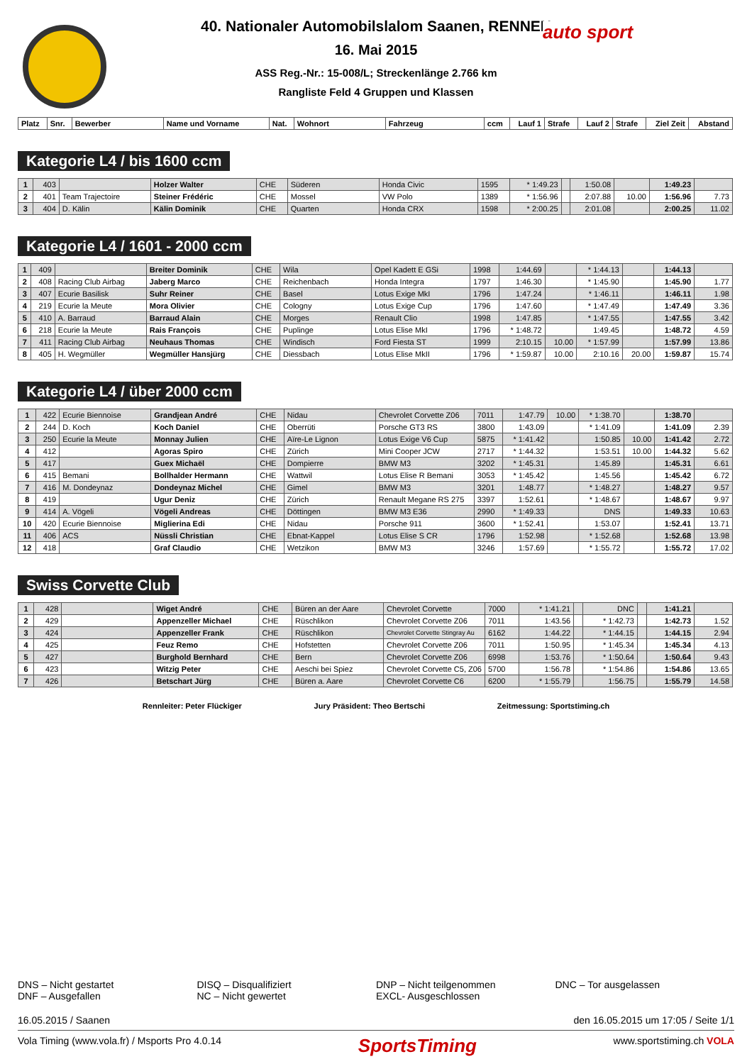auto sport
40. Nationaler Automobilslalom Saanen, RENNEN
16. Mai 2015
ASS Reg.-Nr.: 15-008/L; Streckenlänge 2.766 km
Rangliste Feld 4 Gruppen und Klassen
| Platz | Snr. | Bewerber | Name und Vorname | Nat. | Wohnort | Fahrzeug | ccm | Lauf 1 | Strafe | Lauf 2 | Strafe | Ziel Zeit | Abstand |
| --- | --- | --- | --- | --- | --- | --- | --- | --- | --- | --- | --- | --- | --- |
Kategorie L4 / bis 1600 ccm
| 1 | 403 | | Holzer Walter | CHE | Süderen | Honda Civic | 1595 | * 1:49.23 | | 1:50.08 | | 1:49.23 | |
| 2 | 401 | Team Trajectoire | Steiner Frédéric | CHE | Mossel | VW Polo | 1389 | * 1:56.96 | | 2:07.88 | 10.00 | 1:56.96 | 7.73 |
| 3 | 404 | D. Kälin | Kälin Dominik | CHE | Quarten | Honda CRX | 1598 | * 2:00.25 | | 2:01.08 | | 2:00.25 | 11.02 |
Kategorie L4 / 1601 - 2000 ccm
| 1 | 409 | | Breiter Dominik | CHE | Wila | Opel Kadett E GSi | 1998 | 1:44.69 | | * 1:44.13 | | 1:44.13 | |
| 2 | 408 | Racing Club Airbag | Jaberg Marco | CHE | Reichenbach | Honda Integra | 1797 | 1:46.30 | | * 1:45.90 | | 1:45.90 | 1.77 |
| 3 | 407 | Ecurie Basilisk | Suhr Reiner | CHE | Basel | Lotus Exige MkI | 1796 | 1:47.24 | | * 1:46.11 | | 1:46.11 | 1.98 |
| 4 | 219 | Ecurie la Meute | Mora Olivier | CHE | Cologny | Lotus Exige Cup | 1796 | 1:47.60 | | * 1:47.49 | | 1:47.49 | 3.36 |
| 5 | 410 | A. Barraud | Barraud Alain | CHE | Morges | Renault Clio | 1998 | 1:47.85 | | * 1:47.55 | | 1:47.55 | 3.42 |
| 6 | 218 | Ecurie la Meute | Rais François | CHE | Puplinge | Lotus Elise MkI | 1796 | * 1:48.72 | | 1:49.45 | | 1:48.72 | 4.59 |
| 7 | 411 | Racing Club Airbag | Neuhaus Thomas | CHE | Windisch | Ford Fiesta ST | 1999 | 2:10.15 | 10.00 | * 1:57.99 | | 1:57.99 | 13.86 |
| 8 | 405 | H. Wegmüller | Wegmüller Hansjürg | CHE | Diessbach | Lotus Elise MkII | 1796 | * 1:59.87 | 10.00 | 2:10.16 | 20.00 | 1:59.87 | 15.74 |
Kategorie L4 / über 2000 ccm
| 1 | 422 | Ecurie Biennoise | Grandjean André | CHE | Nidau | Chevrolet Corvette Z06 | 7011 | 1:47.79 | 10.00 | * 1:38.70 | | 1:38.70 | |
| 2 | 244 | D. Koch | Koch Daniel | CHE | Oberrüti | Porsche GT3 RS | 3800 | 1:43.09 | | * 1:41.09 | | 1:41.09 | 2.39 |
| 3 | 250 | Ecurie la Meute | Monnay Julien | CHE | Aïre-Le Lignon | Lotus Exige V6 Cup | 5875 | * 1:41.42 | | 1:50.85 | 10.00 | 1:41.42 | 2.72 |
| 4 | 412 | | Agoras Spiro | CHE | Zürich | Mini Cooper JCW | 2717 | * 1:44.32 | | 1:53.51 | 10.00 | 1:44.32 | 5.62 |
| 5 | 417 | | Guex Michaël | CHE | Dompierre | BMW M3 | 3202 | * 1:45.31 | | 1:45.89 | | 1:45.31 | 6.61 |
| 6 | 415 | Bemani | Bollhalder Hermann | CHE | Wattwil | Lotus Elise R Bemani | 3053 | * 1:45.42 | | 1:45.56 | | 1:45.42 | 6.72 |
| 7 | 416 | M. Dondeynaz | Dondeynaz Michel | CHE | Gimel | BMW M3 | 3201 | 1:48.77 | | * 1:48.27 | | 1:48.27 | 9.57 |
| 8 | 419 | | Ugur Deniz | CHE | Zürich | Renault Megane RS 275 | 3397 | 1:52.61 | | * 1:48.67 | | 1:48.67 | 9.97 |
| 9 | 414 | A. Vögeli | Vögeli Andreas | CHE | Döttingen | BMW M3 E36 | 2990 | * 1:49.33 | | DNS | | 1:49.33 | 10.63 |
| 10 | 420 | Ecurie Biennoise | Miglierina Edi | CHE | Nidau | Porsche 911 | 3600 | * 1:52.41 | | 1:53.07 | | 1:52.41 | 13.71 |
| 11 | 406 | ACS | Nüssli Christian | CHE | Ebnat-Kappel | Lotus Elise S CR | 1796 | 1:52.98 | | * 1:52.68 | | 1:52.68 | 13.98 |
| 12 | 418 | | Graf Claudio | CHE | Wetzikon | BMW M3 | 3246 | 1:57.69 | | * 1:55.72 | | 1:55.72 | 17.02 |
Swiss Corvette Club
| 1 | 428 | | Wiget André | CHE | Büren an der Aare | Chevrolet Corvette | 7000 | * 1:41.21 | | DNC | | 1:41.21 | |
| 2 | 429 | | Appenzeller Michael | CHE | Rüschlikon | Chevrolet Corvette Z06 | 7011 | 1:43.56 | | * 1:42.73 | | 1:42.73 | 1.52 |
| 3 | 424 | | Appenzeller Frank | CHE | Rüschlikon | Chevrolet Corvette Stingray Au | 6162 | 1:44.22 | | * 1:44.15 | | 1:44.15 | 2.94 |
| 4 | 425 | | Feuz Remo | CHE | Hofstetten | Chevrolet Corvette Z06 | 7011 | 1:50.95 | | * 1:45.34 | | 1:45.34 | 4.13 |
| 5 | 427 | | Burghold Bernhard | CHE | Bern | Chevrolet Corvette Z06 | 6998 | 1:53.76 | | * 1:50.64 | | 1:50.64 | 9.43 |
| 6 | 423 | | Witzig Peter | CHE | Aeschi bei Spiez | Chevrolet Corvette C5, Z06 | 5700 | 1:56.78 | | * 1:54.86 | | 1:54.86 | 13.65 |
| 7 | 426 | | Betschart Jürg | CHE | Büren a. Aare | Chevrolet Corvette C6 | 6200 | * 1:55.79 | | 1:56.75 | | 1:55.79 | 14.58 |
Rennleiter: Peter Flückiger Jury Präsident: Theo Bertschi Zeitmessung: Sportstiming.ch
DNS – Nicht gestartet
DNF – Ausgefallen
DISQ – Disqualifiziert
NC – Nicht gewertet
DNP – Nicht teilgenommen
EXCL- Ausgeschlossen
DNC – Tor ausgelassen
16.05.2015 / Saanen den 16.05.2015 um 17:05 / Seite 1/1
Vola Timing (www.vola.fr) / Msports Pro 4.0.14 SportsTiming www.sportstiming.ch VOLA